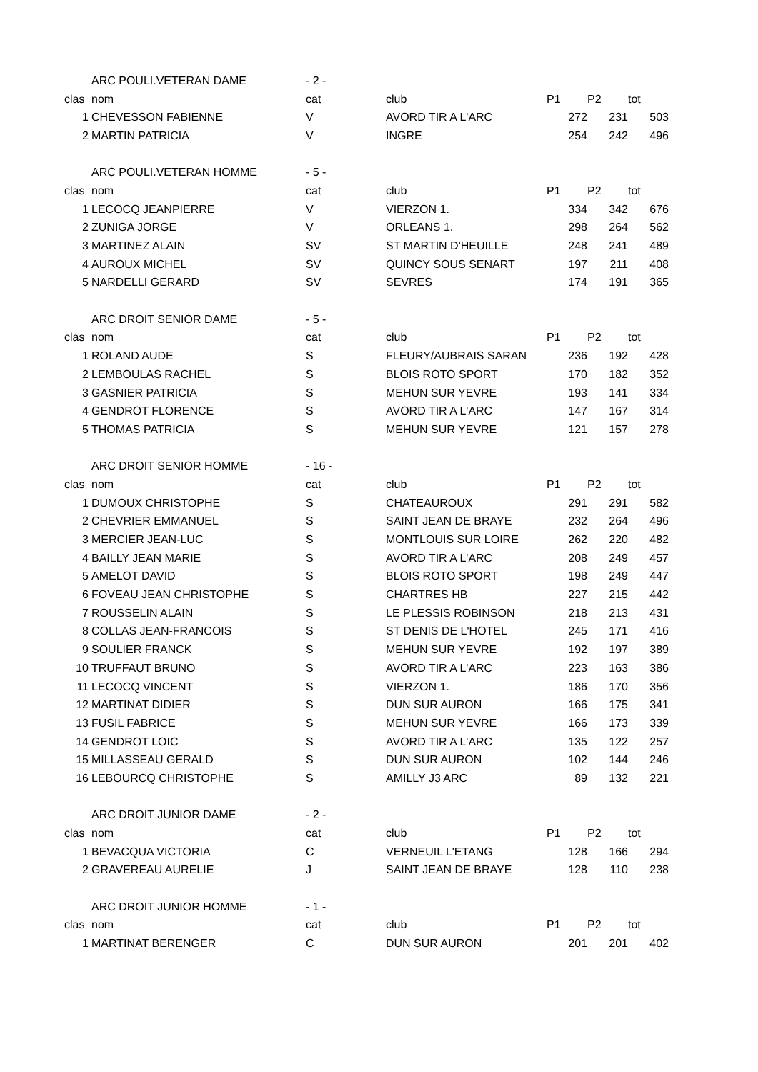| | ARC POULI.VETERAN DAME | - 2 - | | | | |
| clas | nom | cat | club | P1 | P2 | tot |
| 1 | CHEVESSON FABIENNE | V | AVORD TIR A L'ARC | 272 | 231 | 503 |
| 2 | MARTIN PATRICIA | V | INGRE | 254 | 242 | 496 |
| | ARC POULI.VETERAN HOMME | - 5 - | | | | |
| clas | nom | cat | club | P1 | P2 | tot |
| 1 | LECOCQ JEANPIERRE | V | VIERZON 1. | 334 | 342 | 676 |
| 2 | ZUNIGA JORGE | V | ORLEANS 1. | 298 | 264 | 562 |
| 3 | MARTINEZ ALAIN | SV | ST MARTIN D'HEUILLE | 248 | 241 | 489 |
| 4 | AUROUX MICHEL | SV | QUINCY SOUS SENART | 197 | 211 | 408 |
| 5 | NARDELLI GERARD | SV | SEVRES | 174 | 191 | 365 |
| | ARC DROIT SENIOR DAME | - 5 - | | | | |
| clas | nom | cat | club | P1 | P2 | tot |
| 1 | ROLAND AUDE | S | FLEURY/AUBRAIS SARAN | 236 | 192 | 428 |
| 2 | LEMBOULAS RACHEL | S | BLOIS ROTO SPORT | 170 | 182 | 352 |
| 3 | GASNIER PATRICIA | S | MEHUN SUR YEVRE | 193 | 141 | 334 |
| 4 | GENDROT FLORENCE | S | AVORD TIR A L'ARC | 147 | 167 | 314 |
| 5 | THOMAS PATRICIA | S | MEHUN SUR YEVRE | 121 | 157 | 278 |
| | ARC DROIT SENIOR HOMME | - 16 - | | | | |
| clas | nom | cat | club | P1 | P2 | tot |
| 1 | DUMOUX CHRISTOPHE | S | CHATEAUROUX | 291 | 291 | 582 |
| 2 | CHEVRIER EMMANUEL | S | SAINT JEAN DE BRAYE | 232 | 264 | 496 |
| 3 | MERCIER JEAN-LUC | S | MONTLOUIS SUR LOIRE | 262 | 220 | 482 |
| 4 | BAILLY JEAN MARIE | S | AVORD TIR A L'ARC | 208 | 249 | 457 |
| 5 | AMELOT DAVID | S | BLOIS ROTO SPORT | 198 | 249 | 447 |
| 6 | FOVEAU JEAN CHRISTOPHE | S | CHARTRES HB | 227 | 215 | 442 |
| 7 | ROUSSELIN ALAIN | S | LE PLESSIS ROBINSON | 218 | 213 | 431 |
| 8 | COLLAS JEAN-FRANCOIS | S | ST DENIS DE L'HOTEL | 245 | 171 | 416 |
| 9 | SOULIER FRANCK | S | MEHUN SUR YEVRE | 192 | 197 | 389 |
| 10 | TRUFFAUT BRUNO | S | AVORD TIR A L'ARC | 223 | 163 | 386 |
| 11 | LECOCQ VINCENT | S | VIERZON 1. | 186 | 170 | 356 |
| 12 | MARTINAT DIDIER | S | DUN SUR AURON | 166 | 175 | 341 |
| 13 | FUSIL FABRICE | S | MEHUN SUR YEVRE | 166 | 173 | 339 |
| 14 | GENDROT LOIC | S | AVORD TIR A L'ARC | 135 | 122 | 257 |
| 15 | MILLASSEAU GERALD | S | DUN SUR AURON | 102 | 144 | 246 |
| 16 | LEBOURCQ CHRISTOPHE | S | AMILLY J3 ARC | 89 | 132 | 221 |
| | ARC DROIT JUNIOR DAME | - 2 - | | | | |
| clas | nom | cat | club | P1 | P2 | tot |
| 1 | BEVACQUA VICTORIA | C | VERNEUIL L'ETANG | 128 | 166 | 294 |
| 2 | GRAVEREAU AURELIE | J | SAINT JEAN DE BRAYE | 128 | 110 | 238 |
| | ARC DROIT JUNIOR HOMME | - 1 - | | | | |
| clas | nom | cat | club | P1 | P2 | tot |
| 1 | MARTINAT BERENGER | C | DUN SUR AURON | 201 | 201 | 402 |